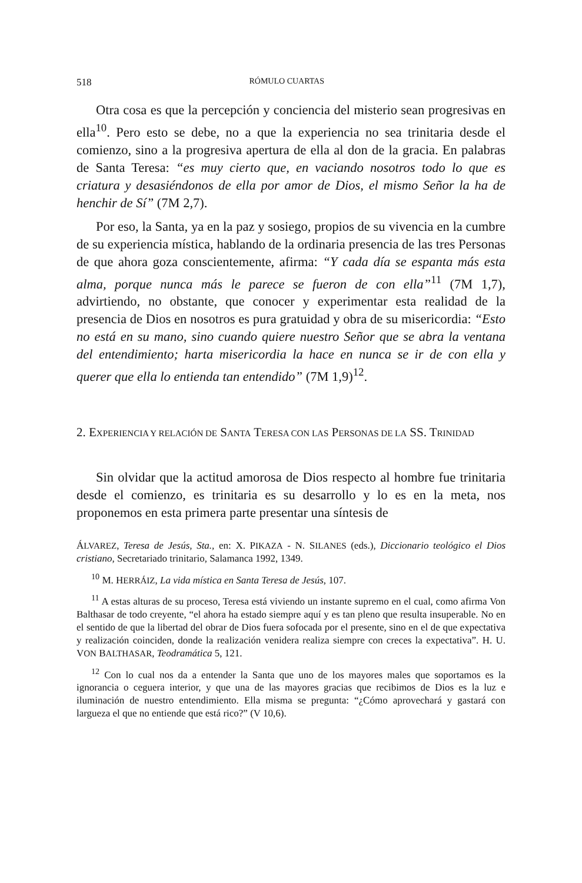518 RÓMULO CUARTAS
Otra cosa es que la percepción y conciencia del misterio sean progresivas en ella<sup>10</sup>. Pero esto se debe, no a que la experiencia no sea trinitaria desde el comienzo, sino a la progresiva apertura de ella al don de la gracia. En palabras de Santa Teresa: “es muy cierto que, en vaciando nosotros todo lo que es criatura y desasiéndonos de ella por amor de Dios, el mismo Señor la ha de henchir de Sí” (7M 2,7).
Por eso, la Santa, ya en la paz y sosiego, propios de su vivencia en la cumbre de su experiencia mística, hablando de la ordinaria presencia de las tres Personas de que ahora goza conscientemente, afirma: “Y cada día se espanta más esta alma, porque nunca más le parece se fueron de con ella”<sup>11</sup> (7M 1,7), advirtiendo, no obstante, que conocer y experimentar esta realidad de la presencia de Dios en nosotros es pura gratuidad y obra de su misericordia: “Esto no está en su mano, sino cuando quiere nuestro Señor que se abra la ventana del entendimiento; harta misericordia la hace en nunca se ir de con ella y querer que ella lo entienda tan entendido” (7M 1,9)<sup>12</sup>.
2. EXPERIENCIA Y RELACIÓN DE SANTA TERESA CON LAS PERSONAS DE LA SS. TRINIDAD
Sin olvidar que la actitud amorosa de Dios respecto al hombre fue trinitaria desde el comienzo, es trinitaria es su desarrollo y lo es en la meta, nos proponemos en esta primera parte presentar una síntesis de
ÁLVAREZ, Teresa de Jesús, Sta., en: X. PIKAZA - N. SILANES (eds.), Diccionario teológico el Dios cristiano, Secretariado trinitario, Salamanca 1992, 1349.
<sup>10</sup> M. HERRÁIZ, La vida mística en Santa Teresa de Jesús, 107.
<sup>11</sup> A estas alturas de su proceso, Teresa está viviendo un instante supremo en el cual, como afirma Von Balthasar de todo creyente, “el ahora ha estado siempre aquí y es tan pleno que resulta insuperable. No en el sentido de que la libertad del obrar de Dios fuera sofocada por el presente, sino en el de que expectativa y realización coinciden, donde la realización venidera realiza siempre con creces la expectativa”. H. U. VON BALTHASAR, Teodramática 5, 121.
<sup>12</sup> Con lo cual nos da a entender la Santa que uno de los mayores males que soportamos es la ignorancia o ceguera interior, y que una de las mayores gracias que recibimos de Dios es la luz e iluminación de nuestro entendimiento. Ella misma se pregunta: “¿Cómo aprovechará y gastará con largueza el que no entiende que está rico?” (V 10,6).